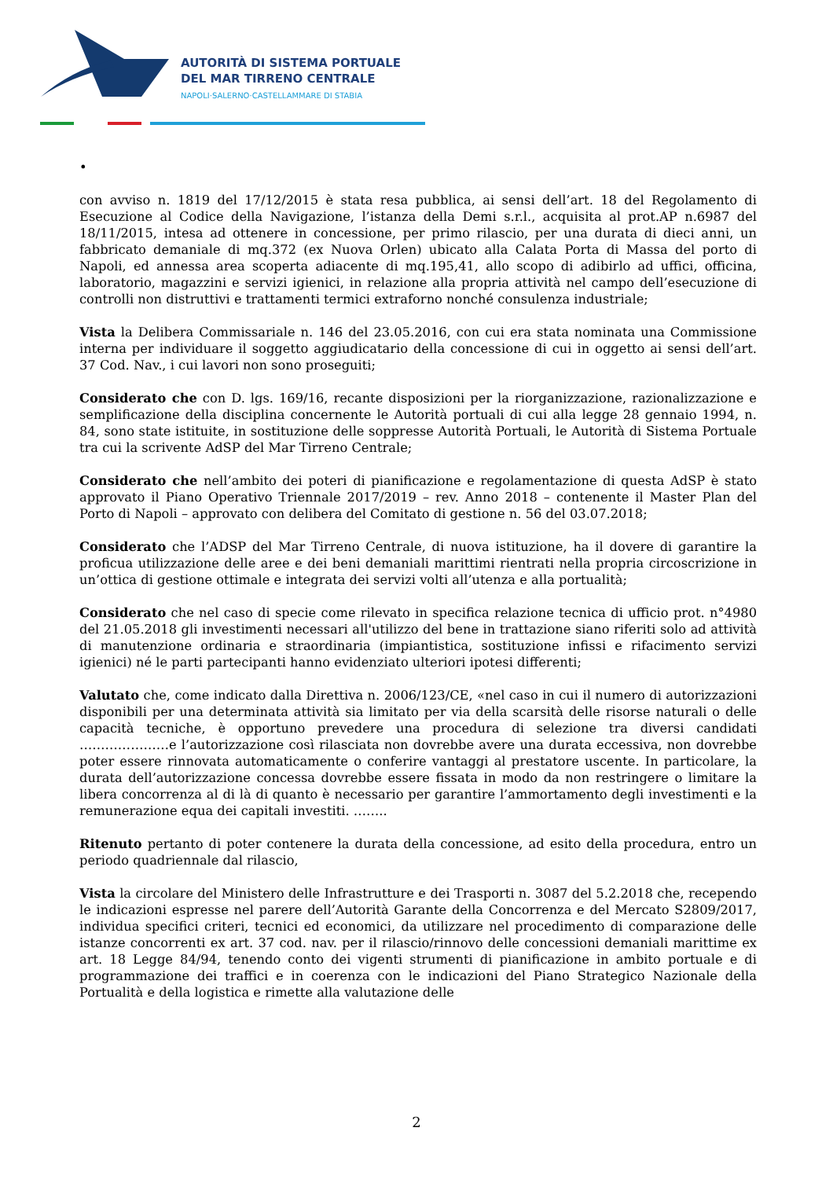AUTORITÀ DI SISTEMA PORTUALE
DEL MAR TIRRENO CENTRALE
NAPOLI·SALERNO·CASTELLAMMARE DI STABIA
•
con avviso n. 1819 del 17/12/2015 è stata resa pubblica, ai sensi dell’art. 18 del Regolamento di Esecuzione al Codice della Navigazione, l’istanza della Demi s.r.l., acquisita al prot.AP n.6987 del 18/11/2015, intesa ad ottenere in concessione, per primo rilascio, per una durata di dieci anni, un fabbricato demaniale di mq.372 (ex Nuova Orlen) ubicato alla Calata Porta di Massa del porto di Napoli, ed annessa area scoperta adiacente di mq.195,41, allo scopo di adibirlo ad uffici, officina, laboratorio, magazzini e servizi igienici, in relazione alla propria attività nel campo dell’esecuzione di controlli non distruttivi e trattamenti termici extraforno nonché consulenza industriale;
Vista la Delibera Commissariale n. 146 del 23.05.2016, con cui era stata nominata una Commissione interna per individuare il soggetto aggiudicatario della concessione di cui in oggetto ai sensi dell’art. 37 Cod. Nav., i cui lavori non sono proseguiti;
Considerato che con D. lgs. 169/16, recante disposizioni per la riorganizzazione, razionalizzazione e semplificazione della disciplina concernente le Autorità portuali di cui alla legge 28 gennaio 1994, n. 84, sono state istituite, in sostituzione delle soppresse Autorità Portuali, le Autorità di Sistema Portuale tra cui la scrivente AdSP del Mar Tirreno Centrale;
Considerato che nell’ambito dei poteri di pianificazione e regolamentazione di questa AdSP è stato approvato il Piano Operativo Triennale 2017/2019 – rev. Anno 2018 – contenente il Master Plan del Porto di Napoli – approvato con delibera del Comitato di gestione n. 56 del 03.07.2018;
Considerato che l’ADSP del Mar Tirreno Centrale, di nuova istituzione, ha il dovere di garantire la proficua utilizzazione delle aree e dei beni demaniali marittimi rientrati nella propria circoscrizione in un’ottica di gestione ottimale e integrata dei servizi volti all’utenza e alla portualità;
Considerato che nel caso di specie come rilevato in specifica relazione tecnica di ufficio prot. n°4980 del 21.05.2018 gli investimenti necessari all'utilizzo del bene in trattazione siano riferiti solo ad attività di manutenzione ordinaria e straordinaria (impiantistica, sostituzione infissi e rifacimento servizi igienici) né le parti partecipanti hanno evidenziato ulteriori ipotesi differenti;
Valutato che, come indicato dalla Direttiva n. 2006/123/CE, «nel caso in cui il numero di autorizzazioni disponibili per una determinata attività sia limitato per via della scarsità delle risorse naturali o delle capacità tecniche, è opportuno prevedere una procedura di selezione tra diversi candidati …………………e l’autorizzazione così rilasciata non dovrebbe avere una durata eccessiva, non dovrebbe poter essere rinnovata automaticamente o conferire vantaggi al prestatore uscente. In particolare, la durata dell’autorizzazione concessa dovrebbe essere fissata in modo da non restringere o limitare la libera concorrenza al di là di quanto è necessario per garantire l’ammortamento degli investimenti e la remunerazione equa dei capitali investiti. ……..
Ritenuto pertanto di poter contenere la durata della concessione, ad esito della procedura, entro un periodo quadriennale dal rilascio,
Vista la circolare del Ministero delle Infrastrutture e dei Trasporti n. 3087 del 5.2.2018 che, recependo le indicazioni espresse nel parere dell’Autorità Garante della Concorrenza e del Mercato S2809/2017, individua specifici criteri, tecnici ed economici, da utilizzare nel procedimento di comparazione delle istanze concorrenti ex art. 37 cod. nav. per il rilascio/rinnovo delle concessioni demaniali marittime ex art. 18 Legge 84/94, tenendo conto dei vigenti strumenti di pianificazione in ambito portuale e di programmazione dei traffici e in coerenza con le indicazioni del Piano Strategico Nazionale della Portualità e della logistica e rimette alla valutazione delle
2